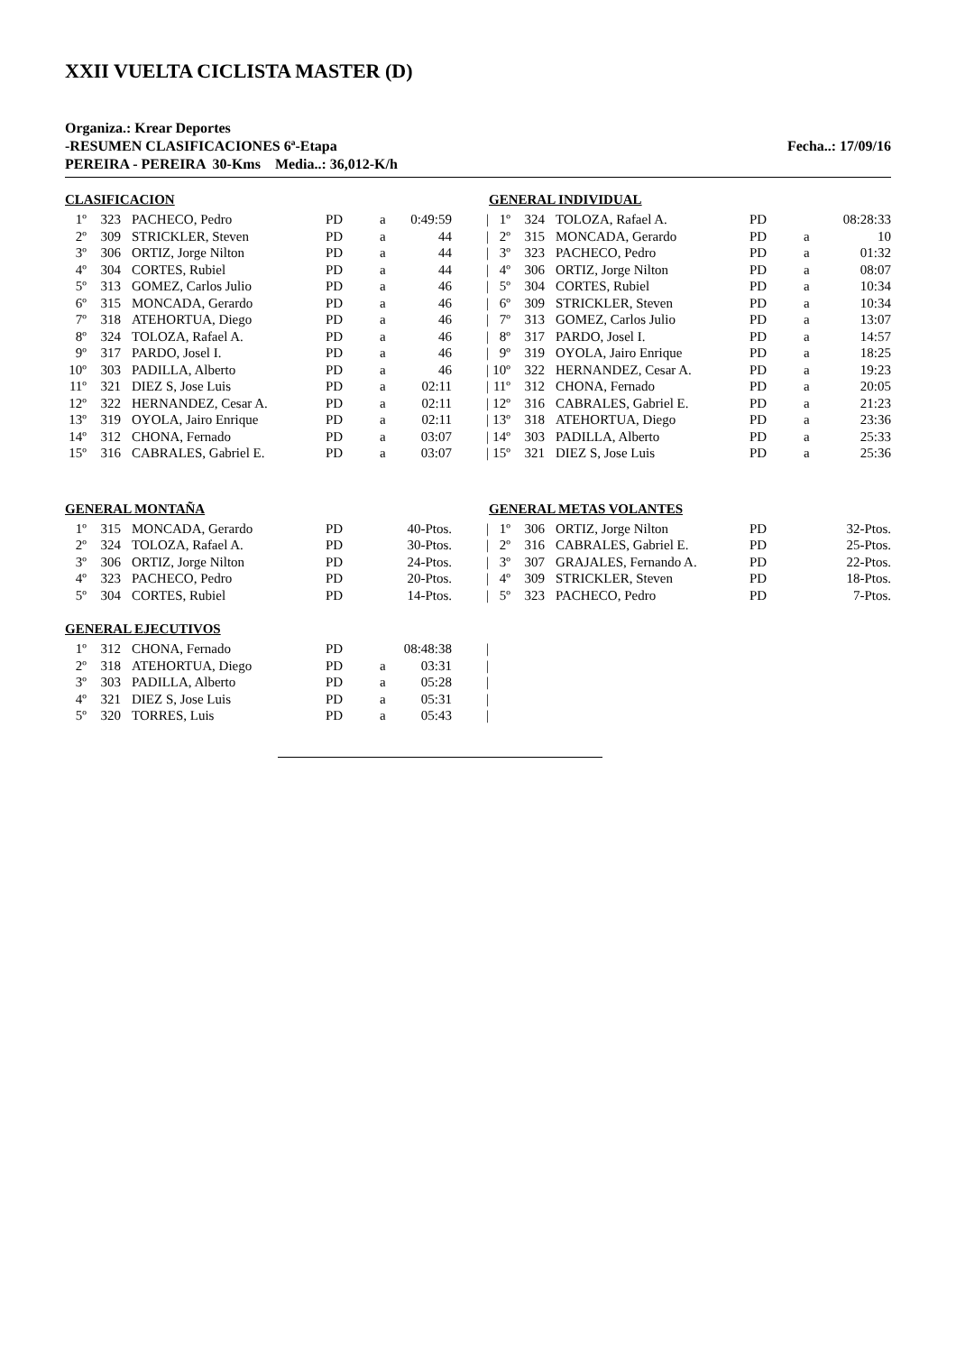XXII VUELTA CICLISTA MASTER (D)
Organiza.: Krear Deportes
-RESUMEN CLASIFICACIONES 6ª-Etapa Fecha..: 17/09/16
PEREIRA - PEREIRA 30-Kms Media..: 36,012-K/h
CLASIFICACION
| 1º | 323 | PACHECO, Pedro | PD | a | 0:49:59 | / |
| 2º | 309 | STRICKLER, Steven | PD | a | 44 | / |
| 3º | 306 | ORTIZ, Jorge Nilton | PD | a | 44 | / |
| 4º | 304 | CORTES, Rubiel | PD | a | 44 | / |
| 5º | 313 | GOMEZ, Carlos Julio | PD | a | 46 | / |
| 6º | 315 | MONCADA, Gerardo | PD | a | 46 | / |
| 7º | 318 | ATEHORTUA, Diego | PD | a | 46 | / |
| 8º | 324 | TOLOZA, Rafael A. | PD | a | 46 | / |
| 9º | 317 | PARDO, Josel I. | PD | a | 46 | / |
| 10º | 303 | PADILLA, Alberto | PD | a | 46 | / |
| 11º | 321 | DIEZ S, Jose Luis | PD | a | 02:11 | / |
| 12º | 322 | HERNANDEZ, Cesar A. | PD | a | 02:11 | / |
| 13º | 319 | OYOLA, Jairo Enrique | PD | a | 02:11 | / |
| 14º | 312 | CHONA, Fernado | PD | a | 03:07 | / |
| 15º | 316 | CABRALES, Gabriel E. | PD | a | 03:07 | / |
GENERAL INDIVIDUAL
| 1º | 324 | TOLOZA, Rafael A. | PD | | 08:28:33 |
| 2º | 315 | MONCADA, Gerardo | PD | a | 10 |
| 3º | 323 | PACHECO, Pedro | PD | a | 01:32 |
| 4º | 306 | ORTIZ, Jorge Nilton | PD | a | 08:07 |
| 5º | 304 | CORTES, Rubiel | PD | a | 10:34 |
| 6º | 309 | STRICKLER, Steven | PD | a | 10:34 |
| 7º | 313 | GOMEZ, Carlos Julio | PD | a | 13:07 |
| 8º | 317 | PARDO, Josel I. | PD | a | 14:57 |
| 9º | 319 | OYOLA, Jairo Enrique | PD | a | 18:25 |
| 10º | 322 | HERNANDEZ, Cesar A. | PD | a | 19:23 |
| 11º | 312 | CHONA, Fernado | PD | a | 20:05 |
| 12º | 316 | CABRALES, Gabriel E. | PD | a | 21:23 |
| 13º | 318 | ATEHORTUA, Diego | PD | a | 23:36 |
| 14º | 303 | PADILLA, Alberto | PD | a | 25:33 |
| 15º | 321 | DIEZ S, Jose Luis | PD | a | 25:36 |
GENERAL MONTAÑA
| 1º | 315 | MONCADA, Gerardo | PD | | 40-Ptos. | / |
| 2º | 324 | TOLOZA, Rafael A. | PD | | 30-Ptos. | / |
| 3º | 306 | ORTIZ, Jorge Nilton | PD | | 24-Ptos. | / |
| 4º | 323 | PACHECO, Pedro | PD | | 20-Ptos. | / |
| 5º | 304 | CORTES, Rubiel | PD | | 14-Ptos. | / |
GENERAL METAS VOLANTES
| 1º | 306 | ORTIZ, Jorge Nilton | PD | 32-Ptos. |
| 2º | 316 | CABRALES, Gabriel E. | PD | 25-Ptos. |
| 3º | 307 | GRAJALES, Fernando A. | PD | 22-Ptos. |
| 4º | 309 | STRICKLER, Steven | PD | 18-Ptos. |
| 5º | 323 | PACHECO, Pedro | PD | 7-Ptos. |
GENERAL EJECUTIVOS
| 1º | 312 | CHONA, Fernado | PD | | 08:48:38 | / |
| 2º | 318 | ATEHORTUA, Diego | PD | a | 03:31 | / |
| 3º | 303 | PADILLA, Alberto | PD | a | 05:28 | / |
| 4º | 321 | DIEZ S, Jose Luis | PD | a | 05:31 | / |
| 5º | 320 | TORRES, Luis | PD | a | 05:43 | / |